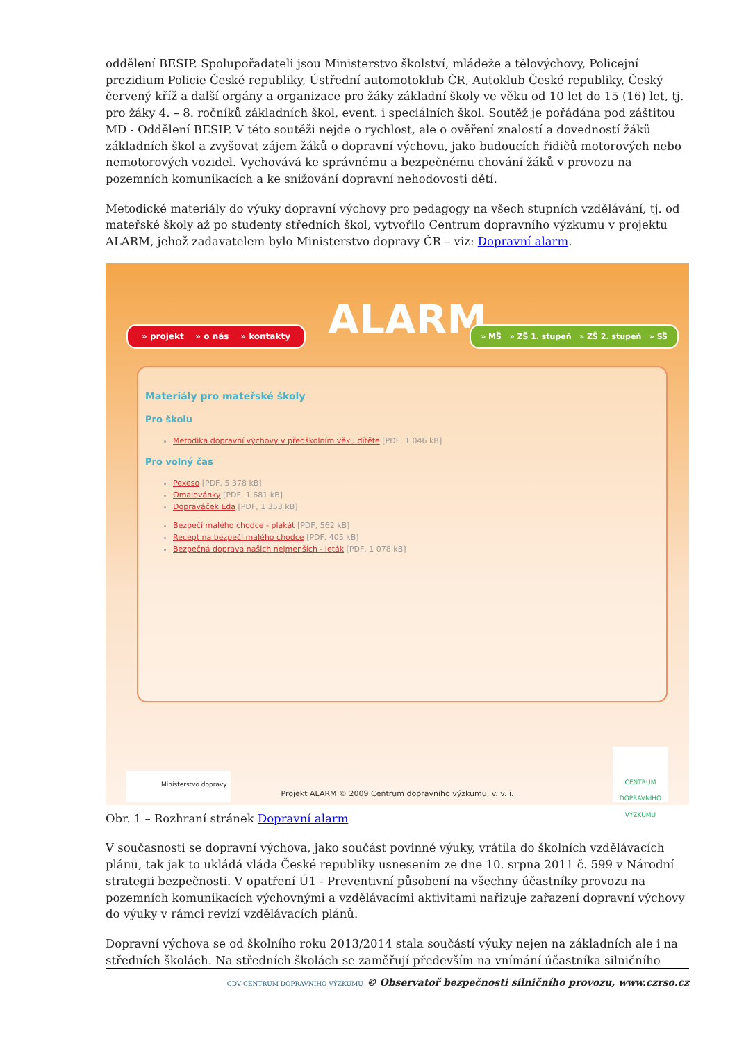oddělení BESIP. Spolupořadateli jsou Ministerstvo školství, mládeže a tělovýchovy, Policejní prezidium Policie České republiky, Ústřední automotoklub ČR, Autoklub České republiky, Český červený kříž a další orgány a organizace pro žáky základní školy ve věku od 10 let do 15 (16) let, tj. pro žáky 4. – 8. ročníků základních škol, event. i speciálních škol. Soutěž je pořádána pod záštitou MD - Oddělení BESIP. V této soutěži nejde o rychlost, ale o ověření znalostí a dovedností žáků základních škol a zvyšovat zájem žáků o dopravní výchovu, jako budoucích řidičů motorových nebo nemotorových vozidel. Vychovává ke správnému a bezpečnému chování žáků v provozu na pozemních komunikacích a ke snižování dopravní nehodovosti dětí.
Metodické materiály do výuky dopravní výchovy pro pedagogy na všech stupních vzdělávání, tj. od mateřské školy až po studenty středních škol, vytvořilo Centrum dopravního výzkumu v projektu ALARM, jehož zadavatelem bylo Ministerstvo dopravy ČR – viz: Dopravní alarm.
» projekt » o nás » kontakty
ALARM
» MŠ » ZŠ 1. stupeň » ZŠ 2. stupeň » SŠ
Materiály pro mateřské školy
Pro školu
Metodika dopravní výchovy v předškolním věku dítěte [PDF, 1 046 kB]
Pro volný čas
Pexeso [PDF, 5 378 kB]
Omalovánky [PDF, 1 681 kB]
Dopraváček Eda [PDF, 1 353 kB]
Bezpečí malého chodce - plakát [PDF, 562 kB]
Recept na bezpečí malého chodce [PDF, 405 kB]
Bezpečná doprava našich nejmenších - leták [PDF, 1 078 kB]
Ministerstvo dopravy
Projekt ALARM © 2009 Centrum dopravního výzkumu, v. v. i.
CENTRUM DOPRAVNÍHO VÝZKUMU
Obr. 1 – Rozhraní stránek Dopravní alarm
V současnosti se dopravní výchova, jako součást povinné výuky, vrátila do školních vzdělávacích plánů, tak jak to ukládá vláda České republiky usnesením ze dne 10. srpna 2011 č. 599 v Národní strategii bezpečnosti. V opatření Ú1 - Preventivní působení na všechny účastníky provozu na pozemních komunikacích výchovnými a vzdělávacími aktivitami nařizuje zařazení dopravní výchovy do výuky v rámci revizí vzdělávacích plánů.
Dopravní výchova se od školního roku 2013/2014 stala součástí výuky nejen na základních ale i na středních školách. Na středních školách se zaměřují především na vnímání účastníka silničního
CDV CENTRUM DOPRAVNÍHO VÝZKUMU © Observatoř bezpečnosti silničního provozu, www.czrso.cz